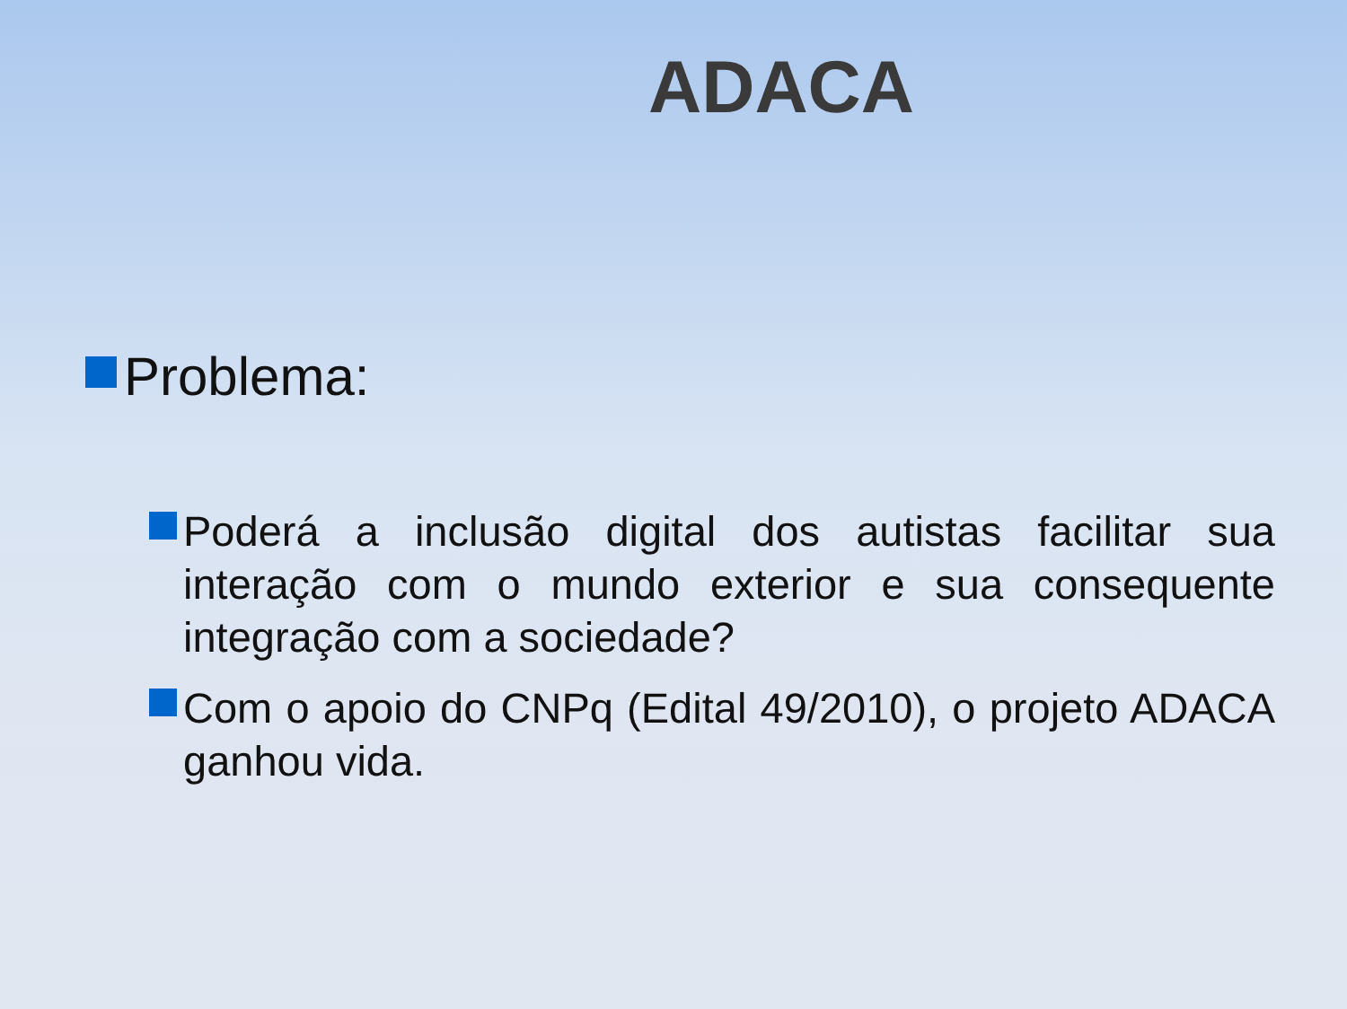ADACA
Problema:
Poderá a inclusão digital dos autistas facilitar sua interação com o mundo exterior e sua consequente integração com a sociedade?
Com o apoio do CNPq (Edital 49/2010), o projeto ADACA ganhou vida.